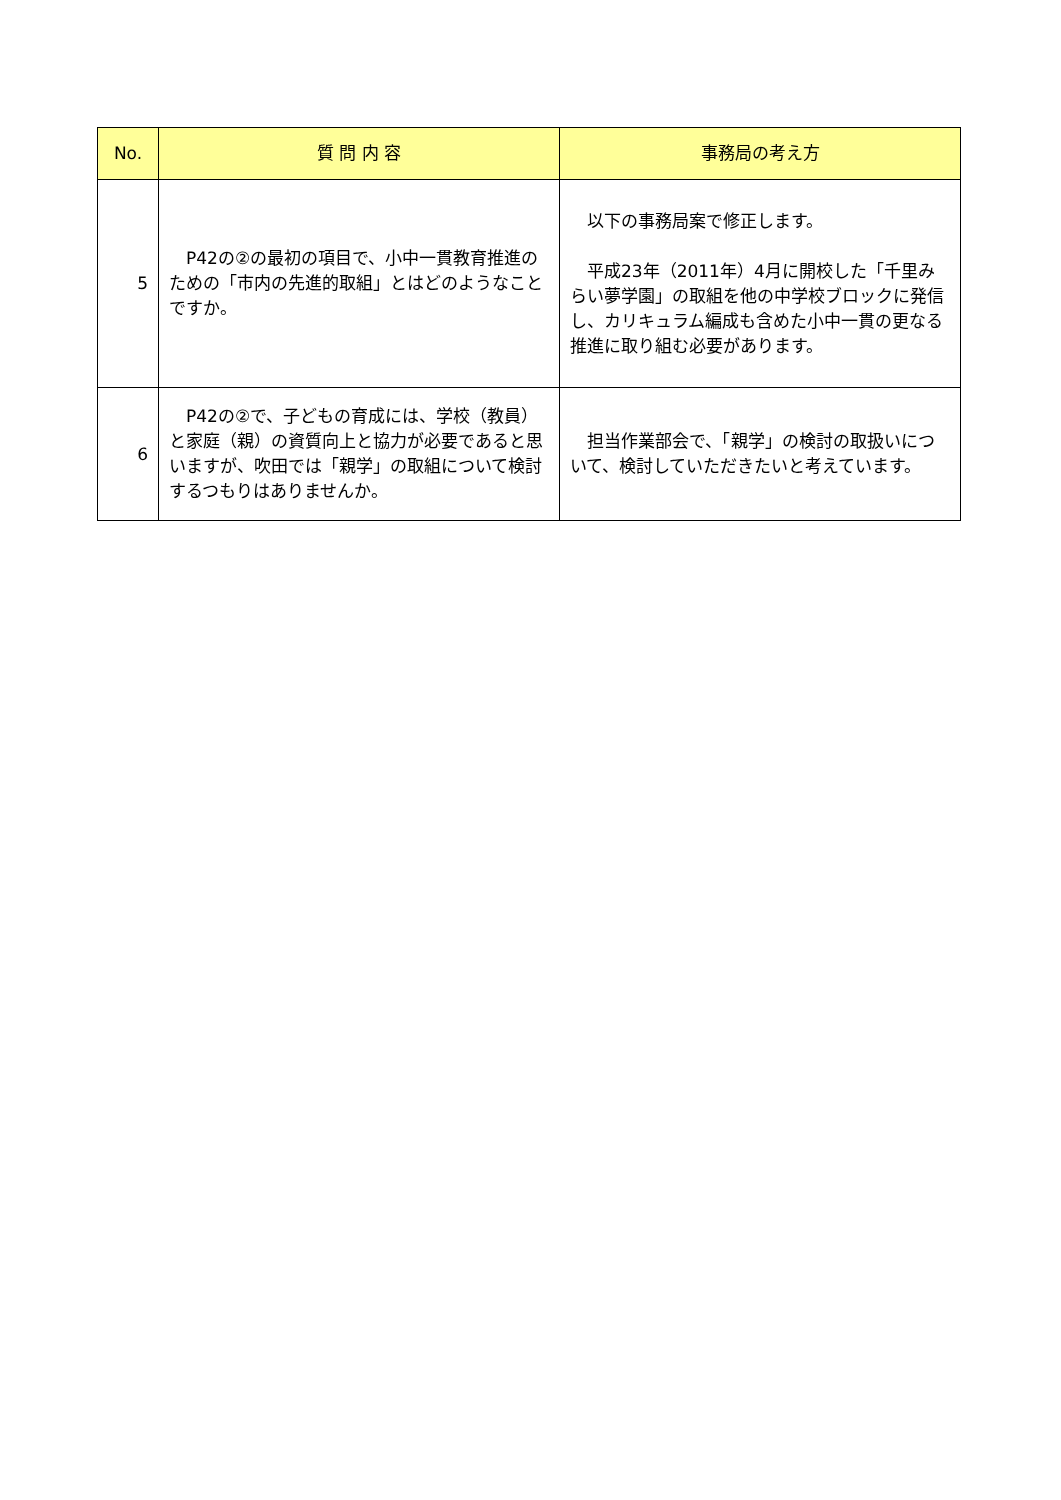| No. | 質 問 内 容 | 事務局の考え方 |
| --- | --- | --- |
| 5 | P42の②の最初の項目で、小中一貫教育推進のための「市内の先進的取組」とはどのようなことですか。 | 以下の事務局案で修正します。 平成23年（2011年）4月に開校した「千里みらい夢学園」の取組を他の中学校ブロックに発信し、カリキュラム編成も含めた小中一貫の更なる推進に取り組む必要があります。 |
| 6 | P42の②で、子どもの育成には、学校（教員）と家庭（親）の資質向上と協力が必要であると思いますが、吹田では「親学」の取組について検討するつもりはありませんか。 | 担当作業部会で、「親学」の検討の取扱いについて、検討していただきたいと考えています。 |